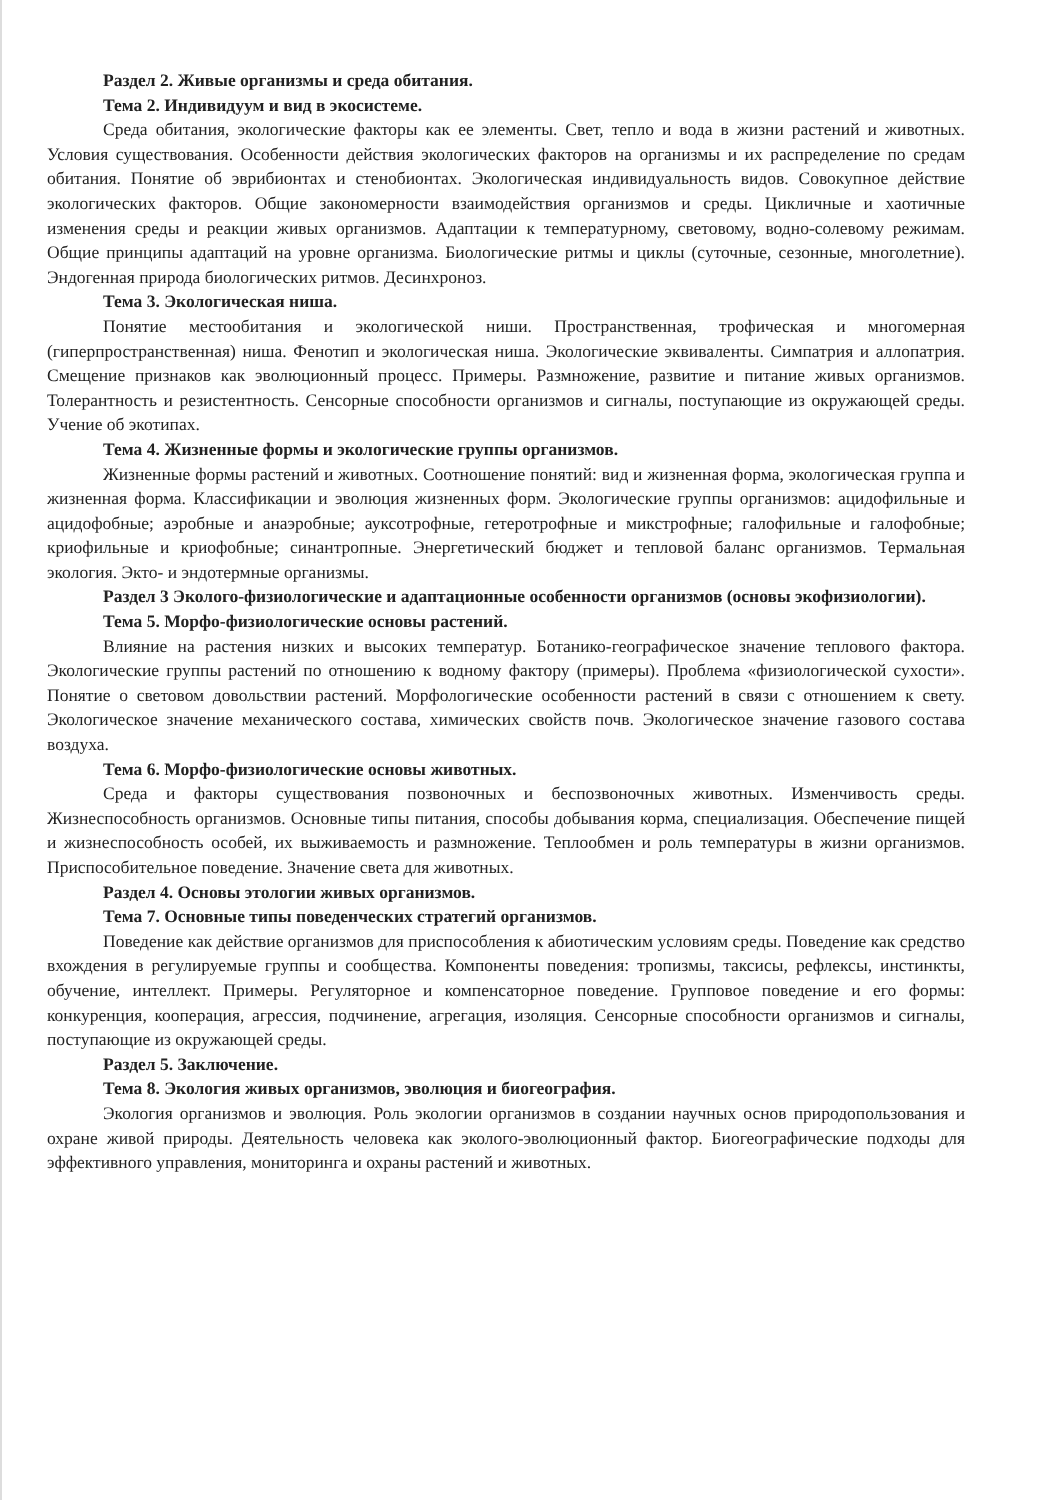Раздел 2. Живые организмы и среда обитания.
Тема 2. Индивидуум и вид в экосистеме.
Среда обитания, экологические факторы как ее элементы. Свет, тепло и вода в жизни растений и животных. Условия существования. Особенности действия экологических факторов на организмы и их распределение по средам обитания. Понятие об эврибионтах и стенобионтах. Экологическая индивидуальность видов. Совокупное действие экологических факторов. Общие закономерности взаимодействия организмов и среды. Цикличные и хаотичные изменения среды и реакции живых организмов. Адаптации к температурному, световому, водно-солевому режимам. Общие принципы адаптаций на уровне организма. Биологические ритмы и циклы (суточные, сезонные, многолетние). Эндогенная природа биологических ритмов. Десинхроноз.
Тема 3. Экологическая ниша.
Понятие местообитания и экологической ниши. Пространственная, трофическая и многомерная (гиперпространственная) ниша. Фенотип и экологическая ниша. Экологические эквиваленты. Симпатрия и аллопатрия. Смещение признаков как эволюционный процесс. Примеры. Размножение, развитие и питание живых организмов. Толерантность и резистентность. Сенсорные способности организмов и сигналы, поступающие из окружающей среды. Учение об экотипах.
Тема 4. Жизненные формы и экологические группы организмов.
Жизненные формы растений и животных. Соотношение понятий: вид и жизненная форма, экологическая группа и жизненная форма. Классификации и эволюция жизненных форм. Экологические группы организмов: ацидофильные и ацидофобные; аэробные и анаэробные; ауксотрофные, гетеротрофные и микстрофные; галофильные и галофобные; криофильные и криофобные; синантропные. Энергетический бюджет и тепловой баланс организмов. Термальная экология. Экто- и эндотермные организмы.
Раздел 3 Эколого-физиологические и адаптационные особенности организмов (основы экофизиологии).
Тема 5. Морфо-физиологические основы растений.
Влияние на растения низких и высоких температур. Ботанико-географическое значение теплового фактора. Экологические группы растений по отношению к водному фактору (примеры). Проблема «физиологической сухости». Понятие о световом довольствии растений. Морфологические особенности растений в связи с отношением к свету. Экологическое значение механического состава, химических свойств почв. Экологическое значение газового состава воздуха.
Тема 6. Морфо-физиологические основы животных.
Среда и факторы существования позвоночных и беспозвоночных животных. Изменчивость среды. Жизнеспособность организмов. Основные типы питания, способы добывания корма, специализация. Обеспечение пищей и жизнеспособность особей, их выживаемость и размножение. Теплообмен и роль температуры в жизни организмов. Приспособительное поведение. Значение света для животных.
Раздел 4. Основы этологии живых организмов.
Тема 7. Основные типы поведенческих стратегий организмов.
Поведение как действие организмов для приспособления к абиотическим условиям среды. Поведение как средство вхождения в регулируемые группы и сообщества. Компоненты поведения: тропизмы, таксисы, рефлексы, инстинкты, обучение, интеллект. Примеры. Регуляторное и компенсаторное поведение. Групповое поведение и его формы: конкуренция, кооперация, агрессия, подчинение, агрегация, изоляция. Сенсорные способности организмов и сигналы, поступающие из окружающей среды.
Раздел 5. Заключение.
Тема 8. Экология живых организмов, эволюция и биогеография.
Экология организмов и эволюция. Роль экологии организмов в создании научных основ природопользования и охране живой природы. Деятельность человека как эколого-эволюционный фактор. Биогеографические подходы для эффективного управления, мониторинга и охраны растений и животных.